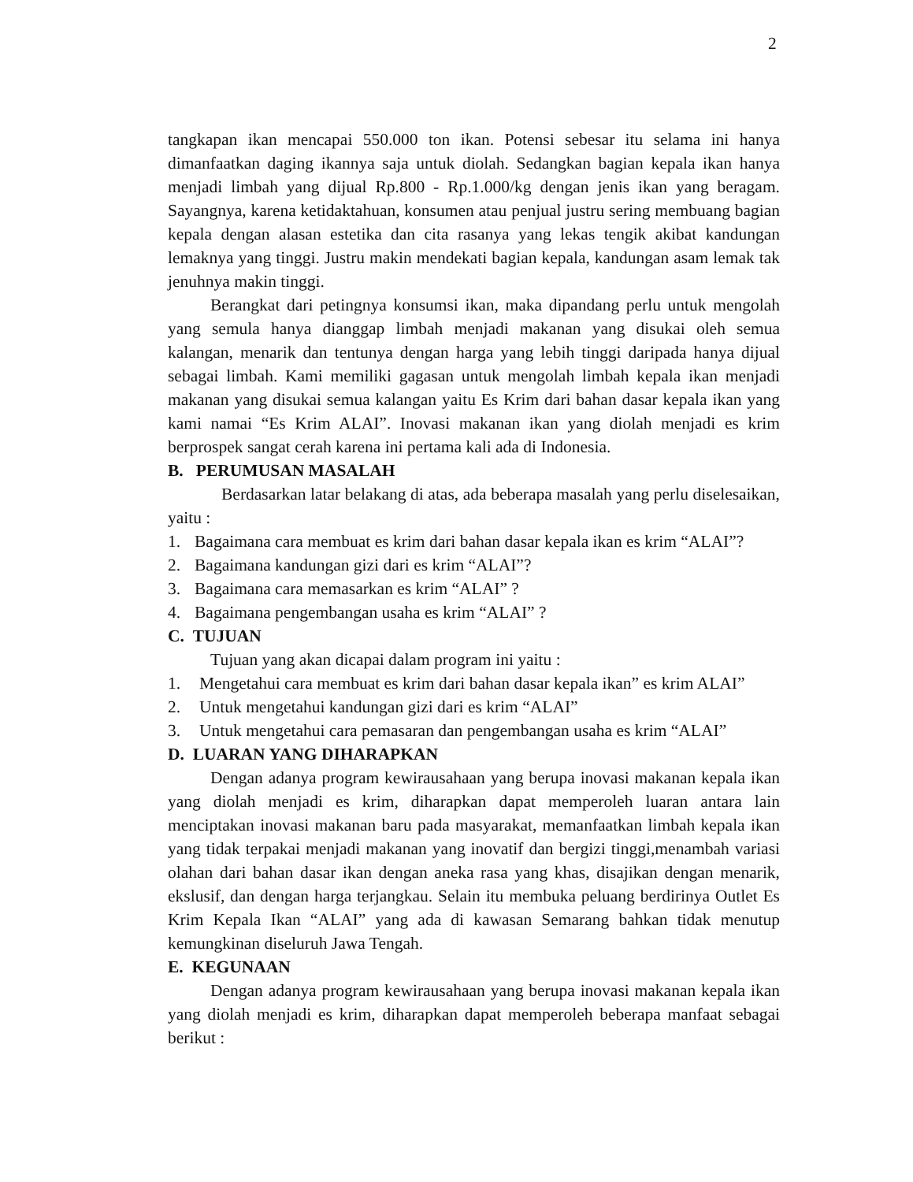2
tangkapan ikan mencapai 550.000 ton ikan. Potensi sebesar itu selama ini hanya dimanfaatkan daging ikannya saja untuk diolah. Sedangkan bagian kepala ikan hanya menjadi limbah yang dijual Rp.800 - Rp.1.000/kg dengan jenis ikan yang beragam. Sayangnya, karena ketidaktahuan, konsumen atau penjual justru sering membuang bagian kepala dengan alasan estetika dan cita rasanya yang lekas tengik akibat kandungan lemaknya yang tinggi. Justru makin mendekati bagian kepala, kandungan asam lemak tak jenuhnya makin tinggi.
Berangkat dari petingnya konsumsi ikan, maka dipandang perlu untuk mengolah yang semula hanya dianggap limbah menjadi makanan yang disukai oleh semua kalangan, menarik dan tentunya dengan harga yang lebih tinggi daripada hanya dijual sebagai limbah. Kami memiliki gagasan untuk mengolah limbah kepala ikan menjadi makanan yang disukai semua kalangan yaitu Es Krim dari bahan dasar kepala ikan yang kami namai “Es Krim ALAI”. Inovasi makanan ikan yang diolah menjadi es krim berprospek sangat cerah karena ini pertama kali ada di Indonesia.
B. PERUMUSAN MASALAH
Berdasarkan latar belakang di atas, ada beberapa masalah yang perlu diselesaikan, yaitu :
1. Bagaimana cara membuat es krim dari bahan dasar kepala ikan es krim “ALAI”?
2. Bagaimana kandungan gizi dari es krim “ALAI”?
3. Bagaimana cara memasarkan es krim “ALAI” ?
4. Bagaimana pengembangan usaha es krim “ALAI” ?
C. TUJUAN
Tujuan yang akan dicapai dalam program ini yaitu :
1. Mengetahui cara membuat es krim dari bahan dasar kepala ikan” es krim ALAI”
2. Untuk mengetahui kandungan gizi dari es krim “ALAI”
3. Untuk mengetahui cara pemasaran dan pengembangan usaha es krim “ALAI”
D. LUARAN YANG DIHARAPKAN
Dengan adanya program kewirausahaan yang berupa inovasi makanan kepala ikan yang diolah menjadi es krim, diharapkan dapat memperoleh luaran antara lain menciptakan inovasi makanan baru pada masyarakat, memanfaatkan limbah kepala ikan yang tidak terpakai menjadi makanan yang inovatif dan bergizi tinggi,menambah variasi olahan dari bahan dasar ikan dengan aneka rasa yang khas, disajikan dengan menarik, ekslusif, dan dengan harga terjangkau. Selain itu membuka peluang berdirinya Outlet Es Krim Kepala Ikan “ALAI” yang ada di kawasan Semarang bahkan tidak menutup kemungkinan diseluruh Jawa Tengah.
E. KEGUNAAN
Dengan adanya program kewirausahaan yang berupa inovasi makanan kepala ikan yang diolah menjadi es krim, diharapkan dapat memperoleh beberapa manfaat sebagai berikut :